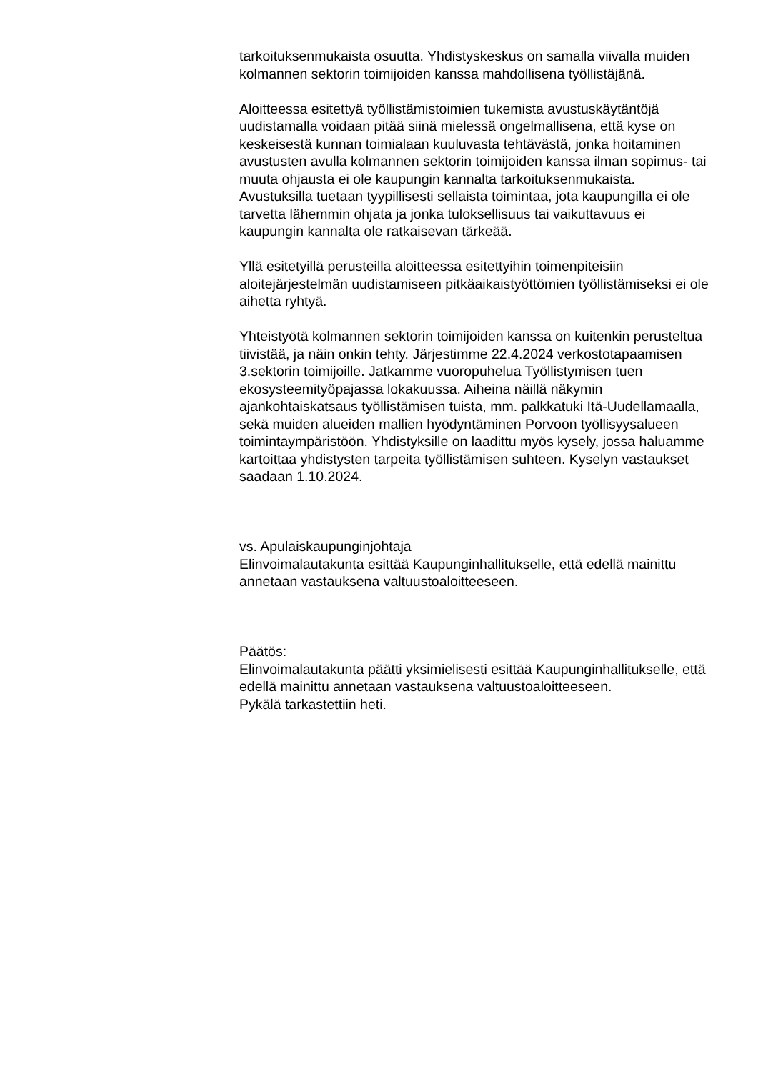tarkoituksenmukaista osuutta. Yhdistyskeskus on samalla viivalla muiden kolmannen sektorin toimijoiden kanssa mahdollisena työllistäjänä.
Aloitteessa esitettyä työllistämistoimien tukemista avustuskäytäntöjä uudistamalla voidaan pitää siinä mielessä ongelmallisena, että kyse on keskeisestä kunnan toimialaan kuuluvasta tehtävästä, jonka hoitaminen avustusten avulla kolmannen sektorin toimijoiden kanssa ilman sopimus- tai muuta ohjausta ei ole kaupungin kannalta tarkoituksenmukaista. Avustuksilla tuetaan tyypillisesti sellaista toimintaa, jota kaupungilla ei ole tarvetta lähemmin ohjata ja jonka tuloksellisuus tai vaikuttavuus ei kaupungin kannalta ole ratkaisevan tärkeää.
Yllä esitetyillä perusteilla aloitteessa esitettyihin toimenpiteisiin aloitejärjestelmän uudistamiseen pitkäaikaistyöttömien työllistämiseksi ei ole aihetta ryhtyä.
Yhteistyötä kolmannen sektorin toimijoiden kanssa on kuitenkin perusteltua tiivistää, ja näin onkin tehty. Järjestimme 22.4.2024 verkostotapaamisen 3.sektorin toimijoille. Jatkamme vuoropuhelua Työllistymisen tuen ekosysteemityöpajassa lokakuussa. Aiheina näillä näkymin ajankohtaiskatsaus työllistämisen tuista, mm. palkkatuki Itä-Uudellamaalla, sekä muiden alueiden mallien hyödyntäminen Porvoon työllisyysalueen toimintaympäristöön. Yhdistyksille on laadittu myös kysely, jossa haluamme kartoittaa yhdistysten tarpeita työllistämisen suhteen. Kyselyn vastaukset saadaan 1.10.2024.
vs. Apulaiskaupunginjohtaja
Elinvoimalautakunta esittää Kaupunginhallitukselle, että edellä mainittu annetaan vastauksena valtuustoaloitteeseen.
Päätös:
Elinvoimalautakunta päätti yksimielisesti esittää Kaupunginhallitukselle, että edellä mainittu annetaan vastauksena valtuustoaloitteeseen.
Pykälä tarkastettiin heti.